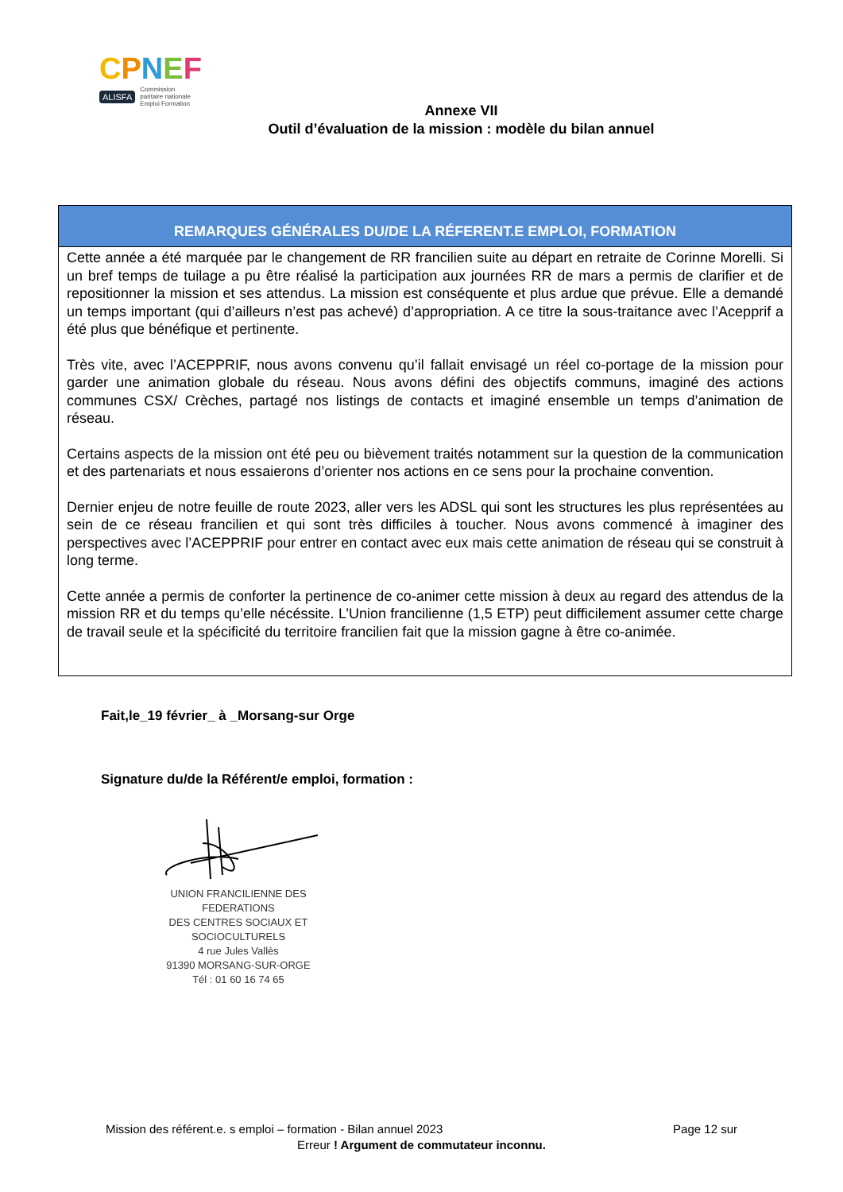CPNEF
ALISFA Commission
paritaire nationale
Emploi Formation
Annexe VII
Outil d’évaluation de la mission : modèle du bilan annuel
| REMARQUES GÉNÉRALES DU/DE LA RÉFERENT.E EMPLOI, FORMATION |
| --- |
| Cette année a été marquée par le changement de RR francilien suite au départ en retraite de Corinne Morelli. Si un bref temps de tuilage a pu être réalisé la participation aux journées RR de mars a permis de clarifier et de repositionner la mission et ses attendus. La mission est conséquente et plus ardue que prévue. Elle a demandé un temps important (qui d’ailleurs n’est pas achevé) d’appropriation. A ce titre la sous-traitance avec l’Acepprif a été plus que bénéfique et pertinente. Très vite, avec l’ACEPPRIF, nous avons convenu qu’il fallait envisagé un réel co-portage de la mission pour garder une animation globale du réseau. Nous avons défini des objectifs communs, imaginé des actions communes CSX/ Crèches, partagé nos listings de contacts et imaginé ensemble un temps d’animation de réseau. Certains aspects de la mission ont été peu ou bièvement traités notamment sur la question de la communication et des partenariats et nous essaierons d’orienter nos actions en ce sens pour la prochaine convention. Dernier enjeu de notre feuille de route 2023, aller vers les ADSL qui sont les structures les plus représentées au sein de ce réseau francilien et qui sont très difficiles à toucher. Nous avons commencé à imaginer des perspectives avec l’ACEPPRIF pour entrer en contact avec eux mais cette animation de réseau qui se construit à long terme. Cette année a permis de conforter la pertinence de co-animer cette mission à deux au regard des attendus de la mission RR et du temps qu’elle nécéssite. L’Union francilienne (1,5 ETP) peut difficilement assumer cette charge de travail seule et la spécificité du territoire francilien fait que la mission gagne à être co-animée. |
Fait,le_19 février_ à _Morsang-sur Orge
Signature du/de la Référent/e emploi, formation :
UNION FRANCILIENNE DES FEDERATIONS
DES CENTRES SOCIAUX ET SOCIOCULTURELS
4 rue Jules Vallès
91390 MORSANG-SUR-ORGE
Tél : 01 60 16 74 65
Mission des référent.e. s emploi – formation - Bilan annuel 2023 Page 12 sur
Erreur ! Argument de commutateur inconnu.